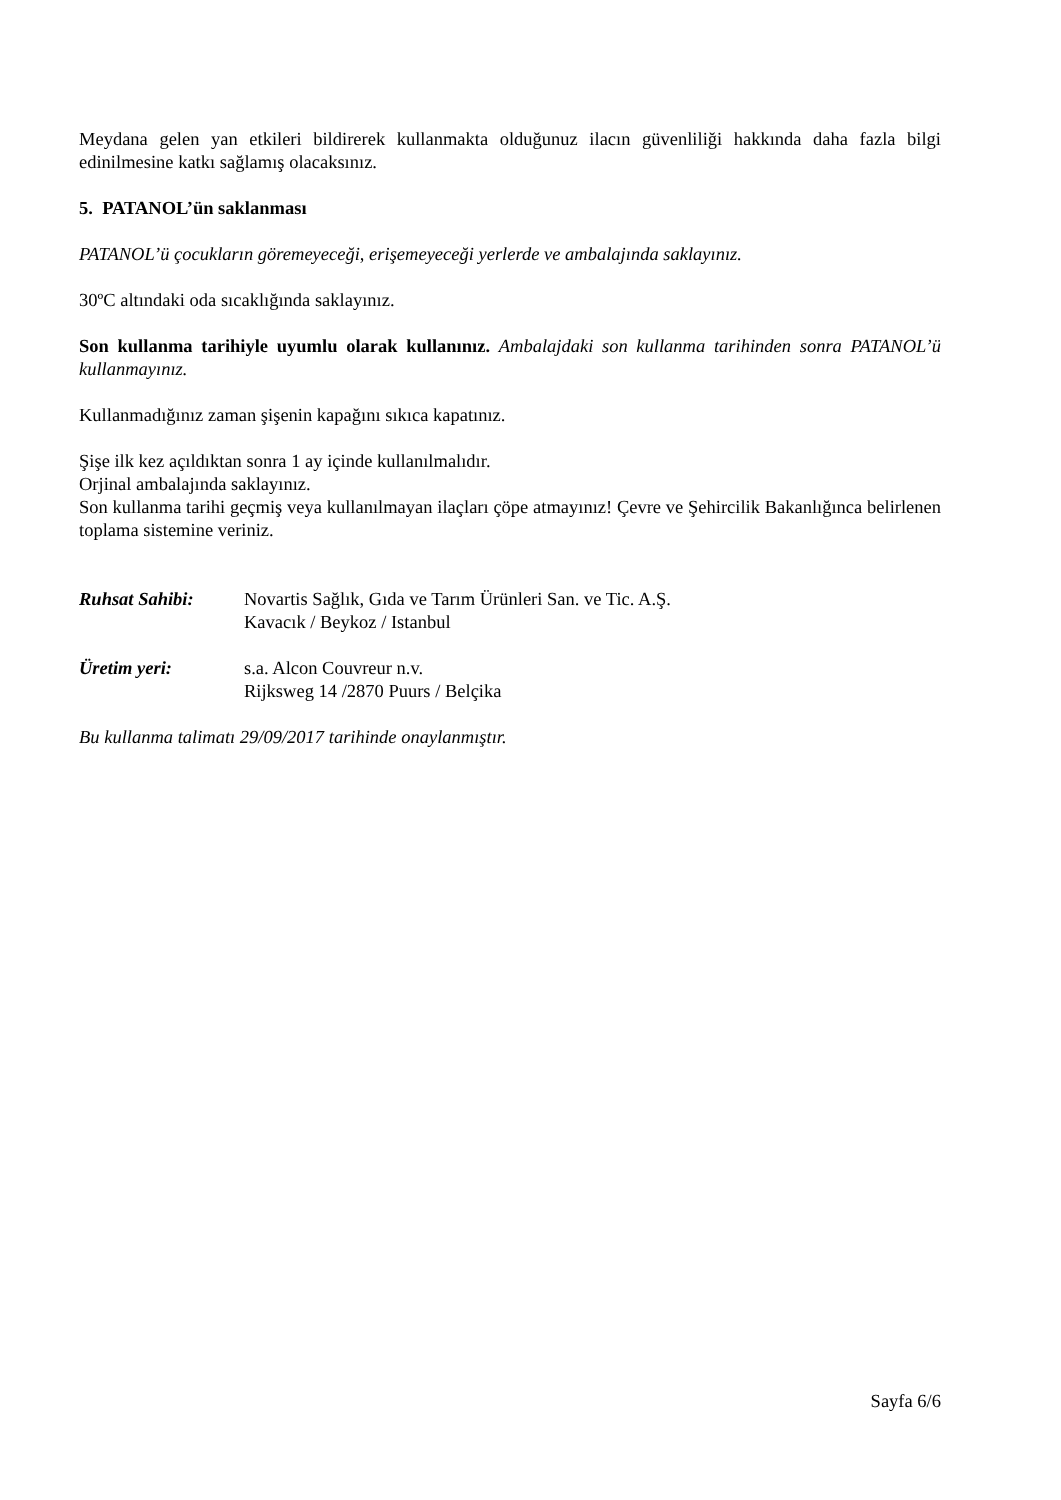Meydana gelen yan etkileri bildirerek kullanmakta olduğunuz ilacın güvenliliği hakkında daha fazla bilgi edinilmesine katkı sağlamış olacaksınız.
5. PATANOL’ün saklanması
PATANOL’ü çocukların göremeyeceği, erişemeyeceği yerlerde ve ambalajında saklayınız.
30ºC altındaki oda sıcaklığında saklayınız.
Son kullanma tarihiyle uyumlu olarak kullanınız. Ambalajdaki son kullanma tarihinden sonra PATANOL’ü kullanmayınız.
Kullanmadığınız zaman şişenin kapağını sıkıca kapatınız.
Şişe ilk kez açıldıktan sonra 1 ay içinde kullanılmalıdır.
Orjinal ambalajında saklayınız.
Son kullanma tarihi geçmiş veya kullanılmayan ilaçları çöpe atmayınız! Çevre ve Şehircilik Bakanlığınca belirlenen toplama sistemine veriniz.
Ruhsat Sahibi: Novartis Sağlık, Gıda ve Tarım Ürünleri San. ve Tic. A.Ş.
Kavacık / Beykoz / Istanbul
Üretim yeri: s.a. Alcon Couvreur n.v.
Rijksweg 14 /2870 Puurs / Belçika
Bu kullanma talimatı 29/09/2017 tarihinde onaylanmıştır.
Sayfa 6/6